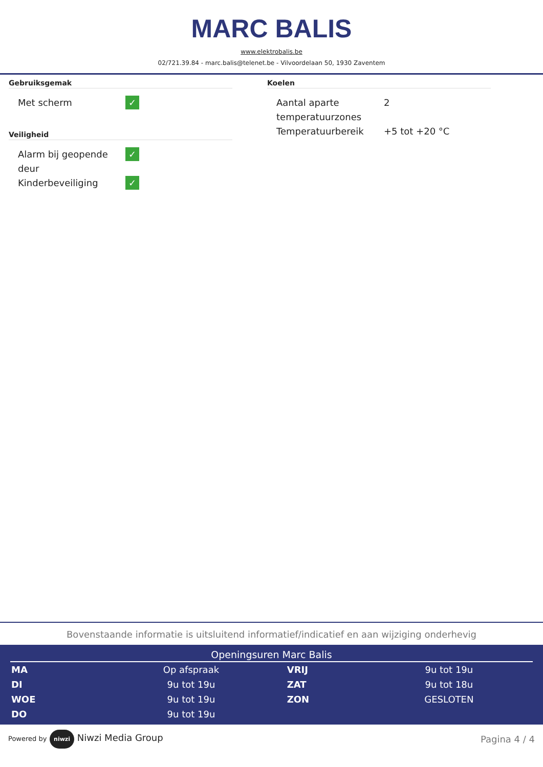MARC BALIS
www.elektrobalis.be
02/721.39.84 - marc.balis@telenet.be - Vilvoordelaan 50, 1930 Zaventem
Gebruiksgemak
| Met scherm | ✓ |
Veiligheid
| Alarm bij geopende deur | ✓ |
| Kinderbeveiliging | ✓ |
Koelen
| Aantal aparte temperatuurzones | 2 |
| Temperatuurbereik | +5 tot +20 °C |
Bovenstaande informatie is uitsluitend informatief/indicatief en aan wijziging onderhevig
Openingsuren Marc Balis
| MA | Op afspraak | VRIJ | 9u tot 19u |
| DI | 9u tot 19u | ZAT | 9u tot 18u |
| WOE | 9u tot 19u | ZON | GESLOTEN |
| DO | 9u tot 19u | | |
Powered by niwzi Niwzi Media Group
Pagina 4 / 4